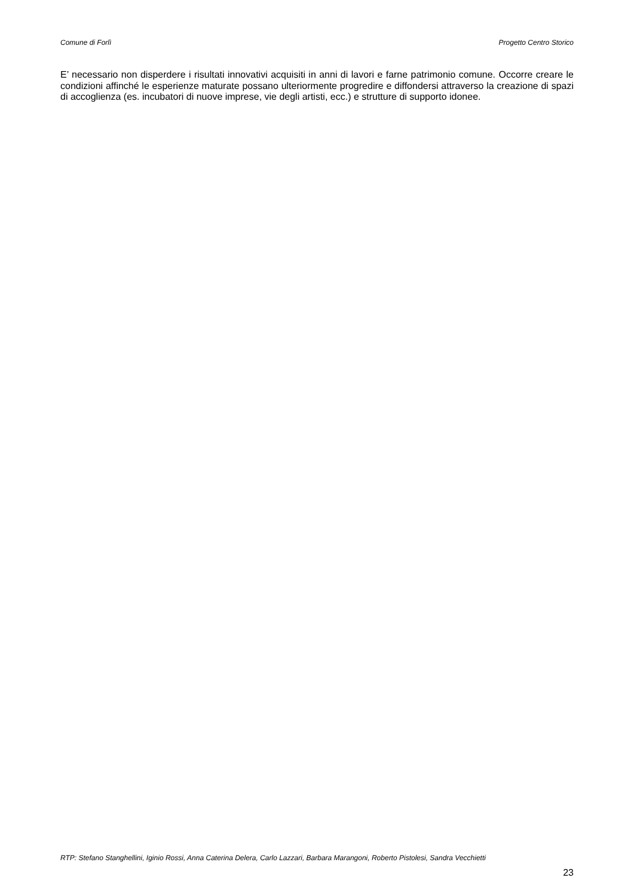Comune di Forlì Progetto Centro Storico
E’ necessario non disperdere i risultati innovativi acquisiti in anni di lavori e farne patrimonio comune. Occorre creare le condizioni affinché le esperienze maturate possano ulteriormente progredire e diffondersi attraverso la creazione di spazi di accoglienza (es. incubatori di nuove imprese, vie degli artisti, ecc.) e strutture di supporto idonee.
RTP: Stefano Stanghellini, Iginio Rossi, Anna Caterina Delera, Carlo Lazzari, Barbara Marangoni, Roberto Pistolesi, Sandra Vecchietti
23